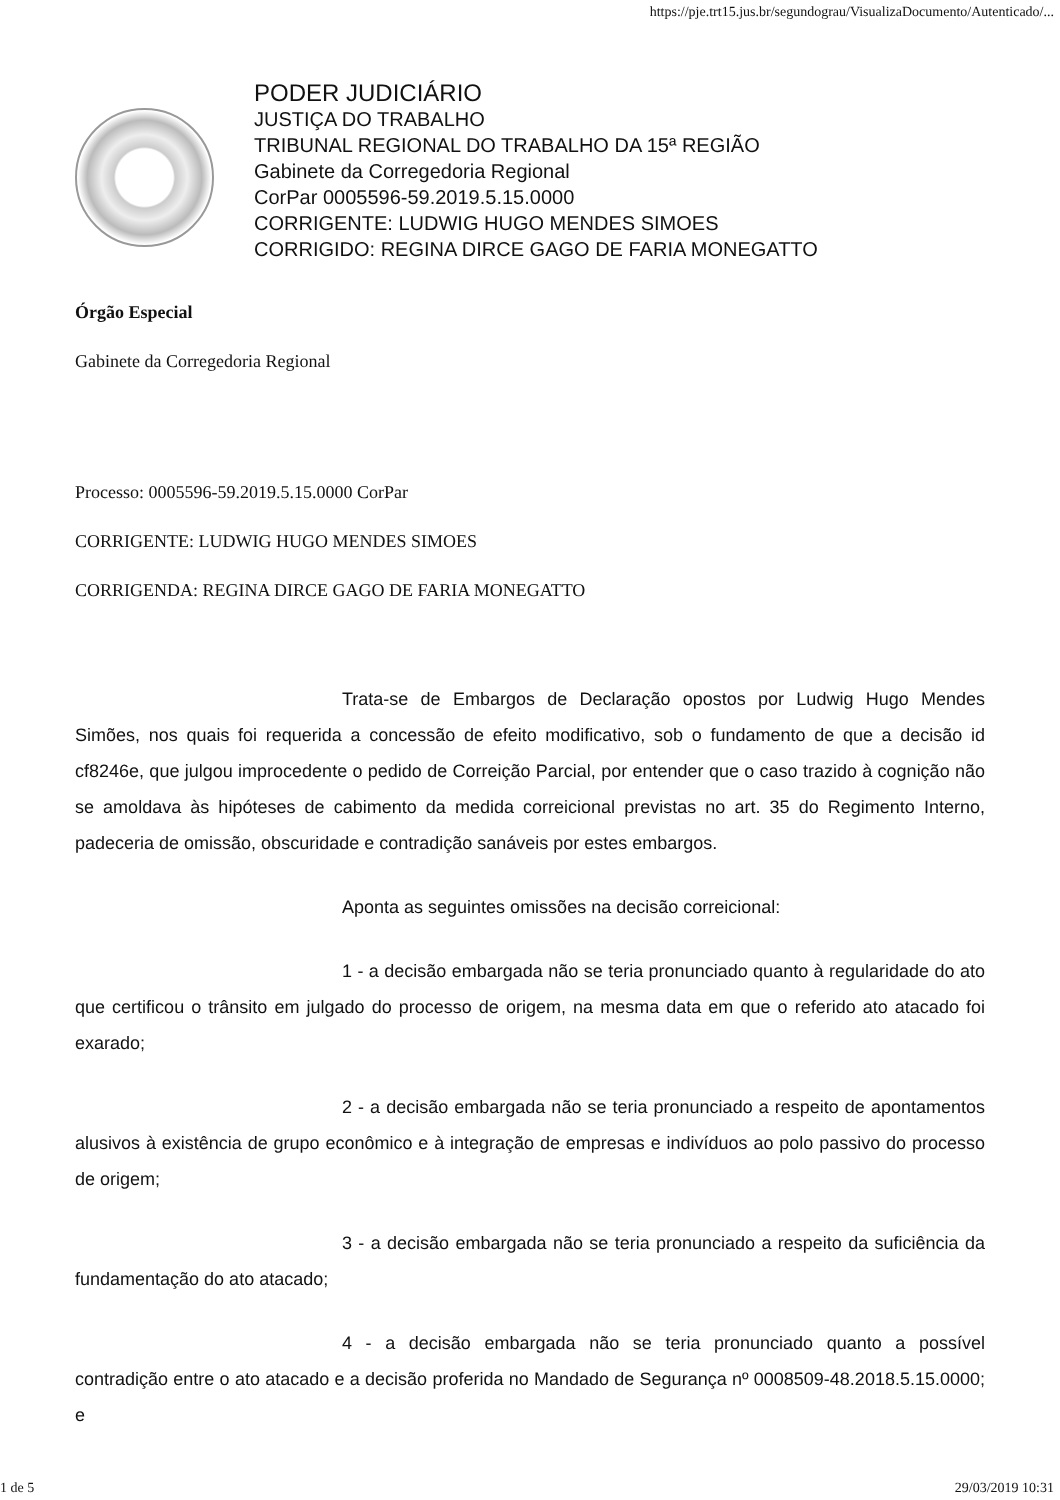https://pje.trt15.jus.br/segundograu/VisualizaDocumento/Autenticado/...
PODER JUDICIÁRIO
JUSTIÇA DO TRABALHO
TRIBUNAL REGIONAL DO TRABALHO DA 15ª REGIÃO
Gabinete da Corregedoria Regional
CorPar 0005596-59.2019.5.15.0000
CORRIGENTE: LUDWIG HUGO MENDES SIMOES
CORRIGIDO: REGINA DIRCE GAGO DE FARIA MONEGATTO
Órgão Especial
Gabinete da Corregedoria Regional
Processo: 0005596-59.2019.5.15.0000 CorPar
CORRIGENTE: LUDWIG HUGO MENDES SIMOES
CORRIGENDA: REGINA DIRCE GAGO DE FARIA MONEGATTO
Trata-se de Embargos de Declaração opostos por Ludwig Hugo Mendes Simões, nos quais foi requerida a concessão de efeito modificativo, sob o fundamento de que a decisão id cf8246e, que julgou improcedente o pedido de Correição Parcial, por entender que o caso trazido à cognição não se amoldava às hipóteses de cabimento da medida correicional previstas no art. 35 do Regimento Interno, padeceria de omissão, obscuridade e contradição sanáveis por estes embargos.
Aponta as seguintes omissões na decisão correicional:
1 - a decisão embargada não se teria pronunciado quanto à regularidade do ato que certificou o trânsito em julgado do processo de origem, na mesma data em que o referido ato atacado foi exarado;
2 - a decisão embargada não se teria pronunciado a respeito de apontamentos alusivos à existência de grupo econômico e à integração de empresas e indivíduos ao polo passivo do processo de origem;
3 - a decisão embargada não se teria pronunciado a respeito da suficiência da fundamentação do ato atacado;
4 - a decisão embargada não se teria pronunciado quanto a possível contradição entre o ato atacado e a decisão proferida no Mandado de Segurança nº 0008509-48.2018.5.15.0000; e
1 de 5 29/03/2019 10:31